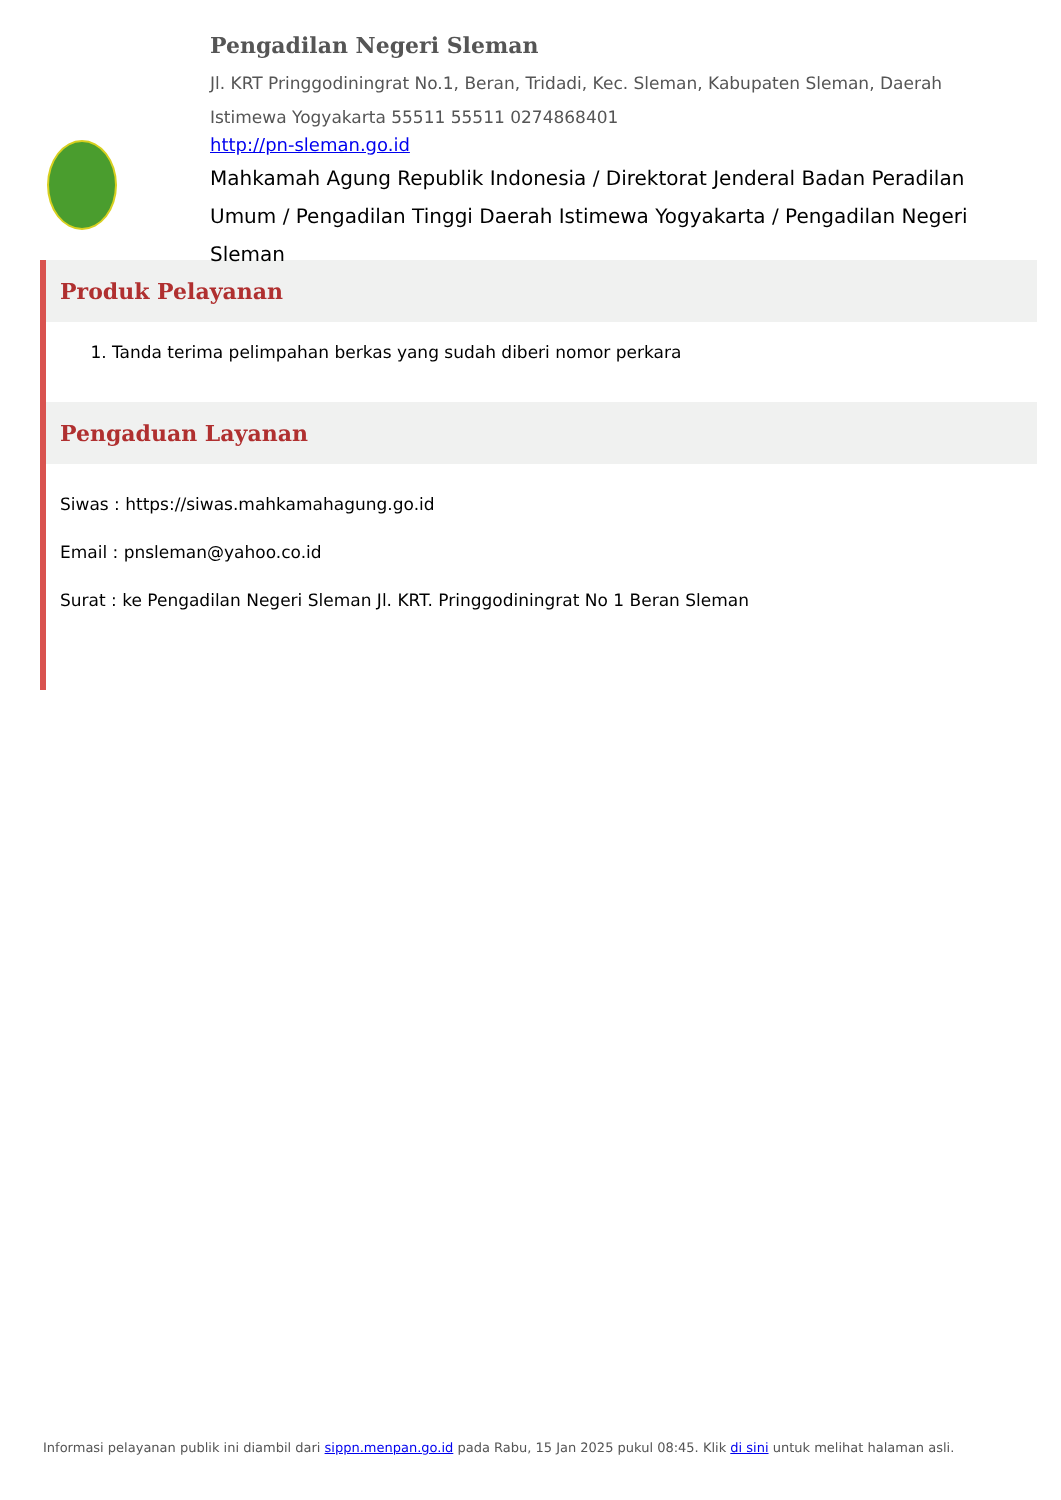Pengadilan Negeri Sleman
Jl. KRT Pringgodiningrat No.1, Beran, Tridadi, Kec. Sleman, Kabupaten Sleman, Daerah Istimewa Yogyakarta 55511 55511 0274868401
http://pn-sleman.go.id
Mahkamah Agung Republik Indonesia / Direktorat Jenderal Badan Peradilan Umum / Pengadilan Tinggi Daerah Istimewa Yogyakarta / Pengadilan Negeri Sleman
Produk Pelayanan
1. Tanda terima pelimpahan berkas yang sudah diberi nomor perkara
Pengaduan Layanan
Siwas : https://siwas.mahkamahagung.go.id
Email : pnsleman@yahoo.co.id
Surat : ke Pengadilan Negeri Sleman Jl. KRT. Pringgodiningrat No 1 Beran Sleman
Informasi pelayanan publik ini diambil dari sippn.menpan.go.id pada Rabu, 15 Jan 2025 pukul 08:45. Klik di sini untuk melihat halaman asli.